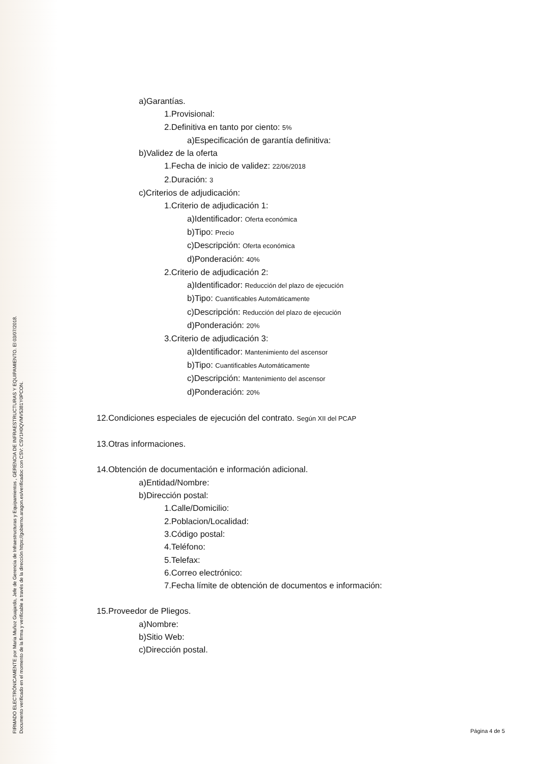FIRMADO ELECTRÓNICAMENTE por Maria Muñoz Guajardo, Jefe de Gerencia de Infraestructuras y Equipamientos , GERENCIA DE INFRAESTRUCTURAS Y EQUIPAMIENTO. El 03/07/2018.
Documento verificado en el momento de la firma y verificable a través de la dirección https://gobierno.aragon.es/verificadoc con CSV: CSV1H0QVMV5381Y0PCON.
a)Garantías.
1.Provisional:
2.Definitiva en tanto por ciento: 5%
a)Especificación de garantía definitiva:
b)Validez de la oferta
1.Fecha de inicio de validez: 22/06/2018
2.Duración: 3
c)Criterios de adjudicación:
1.Criterio de adjudicación 1:
a)Identificador: Oferta económica
b)Tipo: Precio
c)Descripción: Oferta económica
d)Ponderación: 40%
2.Criterio de adjudicación 2:
a)Identificador: Reducción del plazo de ejecución
b)Tipo: Cuantificables Automáticamente
c)Descripción: Reducción del plazo de ejecución
d)Ponderación: 20%
3.Criterio de adjudicación 3:
a)Identificador: Mantenimiento del ascensor
b)Tipo: Cuantificables Automáticamente
c)Descripción: Mantenimiento del ascensor
d)Ponderación: 20%
12.Condiciones especiales de ejecución del contrato. Según XII del PCAP
13.Otras informaciones.
14.Obtención de documentación e información adicional.
a)Entidad/Nombre:
b)Dirección postal:
1.Calle/Domicilio:
2.Poblacion/Localidad:
3.Código postal:
4.Teléfono:
5.Telefax:
6.Correo electrónico:
7.Fecha límite de obtención de documentos e información:
15.Proveedor de Pliegos.
a)Nombre:
b)Sitio Web:
c)Dirección postal.
Página 4 de 5